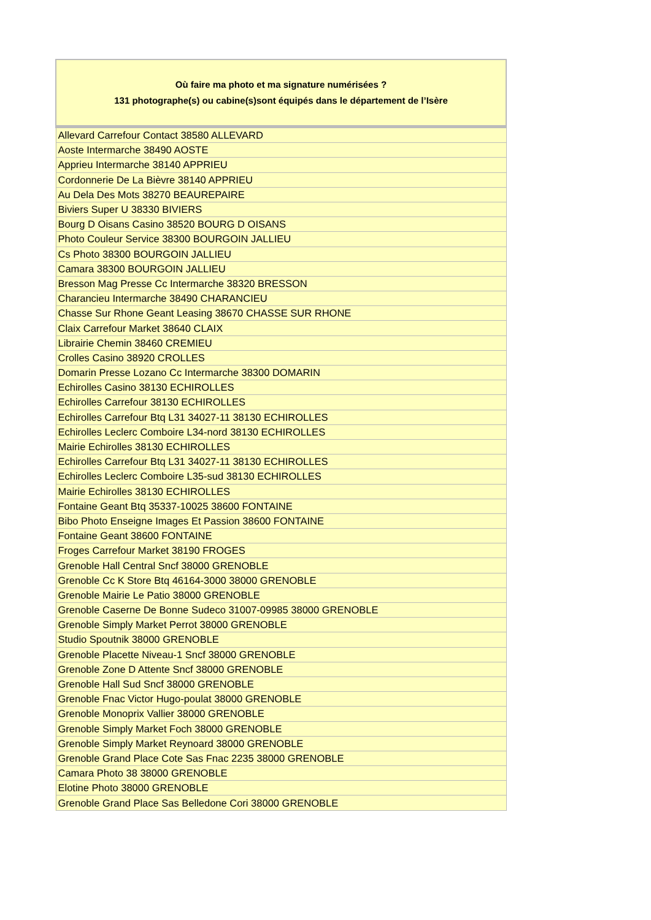| Où faire ma photo et ma signature numérisées ? 131 photographe(s) ou cabine(s)sont équipés dans le département de l’Isère |
| --- |
| Allevard Carrefour Contact 38580 ALLEVARD |
| Aoste Intermarche 38490 AOSTE |
| Apprieu Intermarche 38140 APPRIEU |
| Cordonnerie De La Bièvre 38140 APPRIEU |
| Au Dela Des Mots 38270 BEAUREPAIRE |
| Biviers Super U 38330 BIVIERS |
| Bourg D Oisans Casino 38520 BOURG D OISANS |
| Photo Couleur Service 38300 BOURGOIN JALLIEU |
| Cs Photo 38300 BOURGOIN JALLIEU |
| Camara 38300 BOURGOIN JALLIEU |
| Bresson Mag Presse Cc Intermarche 38320 BRESSON |
| Charancieu Intermarche 38490 CHARANCIEU |
| Chasse Sur Rhone Geant Leasing 38670 CHASSE SUR RHONE |
| Claix Carrefour Market 38640 CLAIX |
| Librairie Chemin 38460 CREMIEU |
| Crolles Casino 38920 CROLLES |
| Domarin Presse Lozano Cc Intermarche 38300 DOMARIN |
| Echirolles Casino 38130 ECHIROLLES |
| Echirolles Carrefour 38130 ECHIROLLES |
| Echirolles Carrefour Btq L31 34027-11 38130 ECHIROLLES |
| Echirolles Leclerc Comboire L34-nord 38130 ECHIROLLES |
| Mairie Echirolles 38130 ECHIROLLES |
| Echirolles Carrefour Btq L31 34027-11 38130 ECHIROLLES |
| Echirolles Leclerc Comboire L35-sud 38130 ECHIROLLES |
| Mairie Echirolles 38130 ECHIROLLES |
| Fontaine Geant Btq 35337-10025 38600 FONTAINE |
| Bibo Photo Enseigne Images Et Passion 38600 FONTAINE |
| Fontaine Geant 38600 FONTAINE |
| Froges Carrefour Market 38190 FROGES |
| Grenoble Hall Central Sncf 38000 GRENOBLE |
| Grenoble Cc K Store Btq 46164-3000 38000 GRENOBLE |
| Grenoble Mairie Le Patio 38000 GRENOBLE |
| Grenoble Caserne De Bonne Sudeco 31007-09985 38000 GRENOBLE |
| Grenoble Simply Market Perrot 38000 GRENOBLE |
| Studio Spoutnik 38000 GRENOBLE |
| Grenoble Placette Niveau-1 Sncf 38000 GRENOBLE |
| Grenoble Zone D Attente Sncf 38000 GRENOBLE |
| Grenoble Hall Sud Sncf 38000 GRENOBLE |
| Grenoble Fnac Victor Hugo-poulat 38000 GRENOBLE |
| Grenoble Monoprix Vallier 38000 GRENOBLE |
| Grenoble Simply Market Foch 38000 GRENOBLE |
| Grenoble Simply Market Reynoard 38000 GRENOBLE |
| Grenoble Grand Place Cote Sas Fnac 2235 38000 GRENOBLE |
| Camara Photo 38 38000 GRENOBLE |
| Elotine Photo 38000 GRENOBLE |
| Grenoble Grand Place Sas Belledone Cori 38000 GRENOBLE |